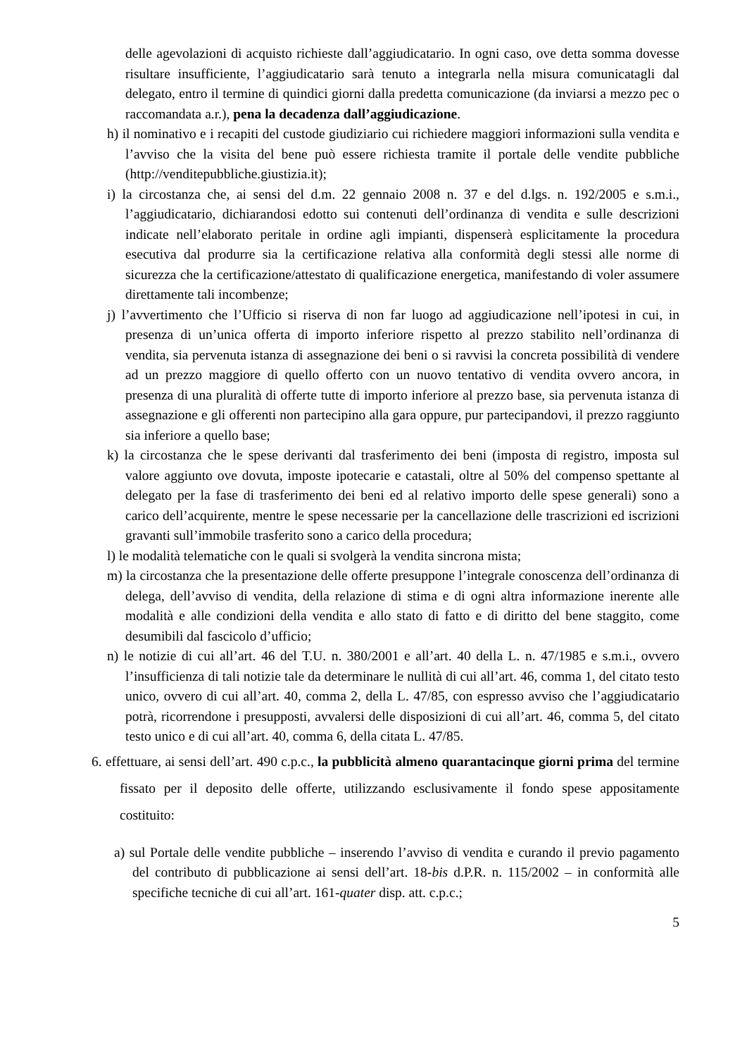delle agevolazioni di acquisto richieste dall’aggiudicatario. In ogni caso, ove detta somma dovesse risultare insufficiente, l’aggiudicatario sarà tenuto a integrarla nella misura comunicatagli dal delegato, entro il termine di quindici giorni dalla predetta comunicazione (da inviarsi a mezzo pec o raccomandata a.r.), pena la decadenza dall’aggiudicazione.
h) il nominativo e i recapiti del custode giudiziario cui richiedere maggiori informazioni sulla vendita e l’avviso che la visita del bene può essere richiesta tramite il portale delle vendite pubbliche (http://venditepubbliche.giustizia.it);
i) la circostanza che, ai sensi del d.m. 22 gennaio 2008 n. 37 e del d.lgs. n. 192/2005 e s.m.i., l’aggiudicatario, dichiarandosi edotto sui contenuti dell’ordinanza di vendita e sulle descrizioni indicate nell’elaborato peritale in ordine agli impianti, dispenserà esplicitamente la procedura esecutiva dal produrre sia la certificazione relativa alla conformità degli stessi alle norme di sicurezza che la certificazione/attestato di qualificazione energetica, manifestando di voler assumere direttamente tali incombenze;
j) l’avvertimento che l’Ufficio si riserva di non far luogo ad aggiudicazione nell’ipotesi in cui, in presenza di un’unica offerta di importo inferiore rispetto al prezzo stabilito nell’ordinanza di vendita, sia pervenuta istanza di assegnazione dei beni o si ravvisi la concreta possibilità di vendere ad un prezzo maggiore di quello offerto con un nuovo tentativo di vendita ovvero ancora, in presenza di una pluralità di offerte tutte di importo inferiore al prezzo base, sia pervenuta istanza di assegnazione e gli offerenti non partecipino alla gara oppure, pur partecipandovi, il prezzo raggiunto sia inferiore a quello base;
k) la circostanza che le spese derivanti dal trasferimento dei beni (imposta di registro, imposta sul valore aggiunto ove dovuta, imposte ipotecarie e catastali, oltre al 50% del compenso spettante al delegato per la fase di trasferimento dei beni ed al relativo importo delle spese generali) sono a carico dell’acquirente, mentre le spese necessarie per la cancellazione delle trascrizioni ed iscrizioni gravanti sull’immobile trasferito sono a carico della procedura;
l) le modalità telematiche con le quali si svolgerà la vendita sincrona mista;
m) la circostanza che la presentazione delle offerte presuppone l’integrale conoscenza dell’ordinanza di delega, dell’avviso di vendita, della relazione di stima e di ogni altra informazione inerente alle modalità e alle condizioni della vendita e allo stato di fatto e di diritto del bene staggito, come desumibili dal fascicolo d’ufficio;
n) le notizie di cui all’art. 46 del T.U. n. 380/2001 e all’art. 40 della L. n. 47/1985 e s.m.i., ovvero l’insufficienza di tali notizie tale da determinare le nullità di cui all’art. 46, comma 1, del citato testo unico, ovvero di cui all’art. 40, comma 2, della L. 47/85, con espresso avviso che l’aggiudicatario potrà, ricorrendone i presupposti, avvalersi delle disposizioni di cui all’art. 46, comma 5, del citato testo unico e di cui all’art. 40, comma 6, della citata L. 47/85.
6. effettuare, ai sensi dell’art. 490 c.p.c., la pubblicità almeno quarantacinque giorni prima del termine fissato per il deposito delle offerte, utilizzando esclusivamente il fondo spese appositamente costituito:
a) sul Portale delle vendite pubbliche – inserendo l’avviso di vendita e curando il previo pagamento del contributo di pubblicazione ai sensi dell’art. 18-bis d.P.R. n. 115/2002 – in conformità alle specifiche tecniche di cui all’art. 161-quater disp. att. c.p.c.;
5